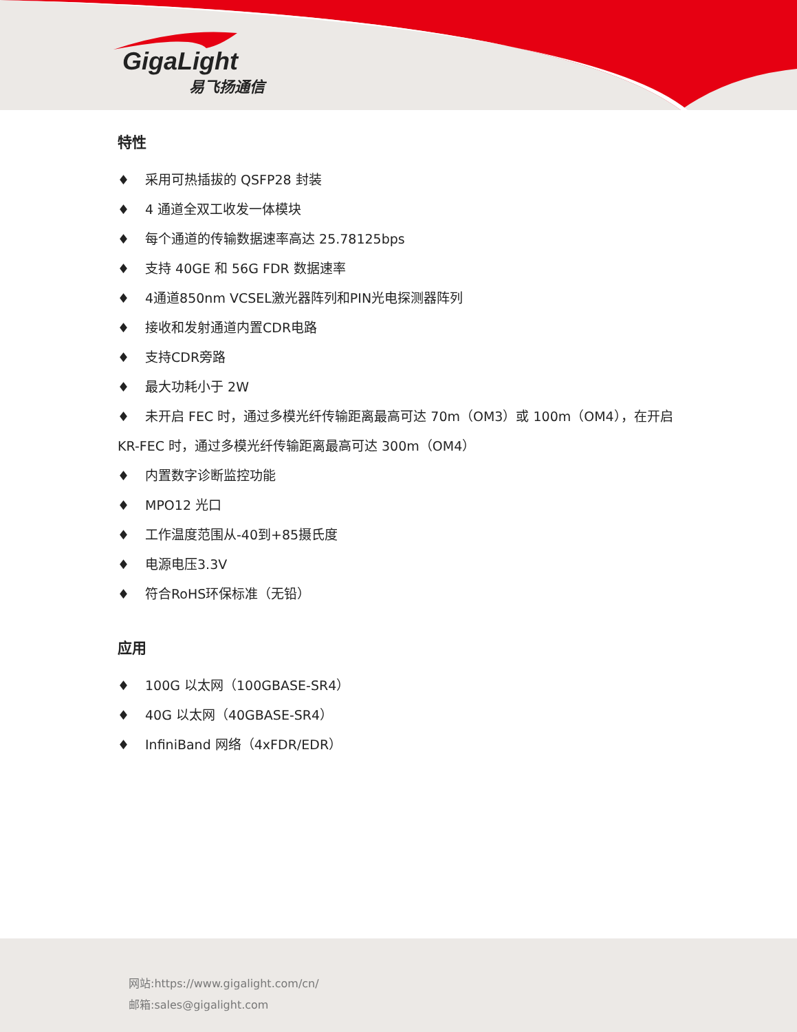GigaLight
易飞扬通信
特性
♦ 采用可热插拔的 QSFP28 封装
♦ 4 通道全双工收发一体模块
♦ 每个通道的传输数据速率高达 25.78125bps
♦ 支持 40GE 和 56G FDR 数据速率
♦ 4通道850nm VCSEL激光器阵列和PIN光电探测器阵列
♦ 接收和发射通道内置CDR电路
♦ 支持CDR旁路
♦ 最大功耗小于 2W
♦ 未开启 FEC 时，通过多模光纤传输距离最高可达 70m（OM3）或 100m（OM4），在开启 KR-FEC 时，通过多模光纤传输距离最高可达 300m（OM4）
♦ 内置数字诊断监控功能
♦ MPO12 光口
♦ 工作温度范围从-40到+85摄氏度
♦ 电源电压3.3V
♦ 符合RoHS环保标准（无铅）
应用
♦ 100G 以太网（100GBASE-SR4）
♦ 40G 以太网（40GBASE-SR4）
♦ InfiniBand 网络（4xFDR/EDR）
网站:https://www.gigalight.com/cn/
邮箱:sales@gigalight.com